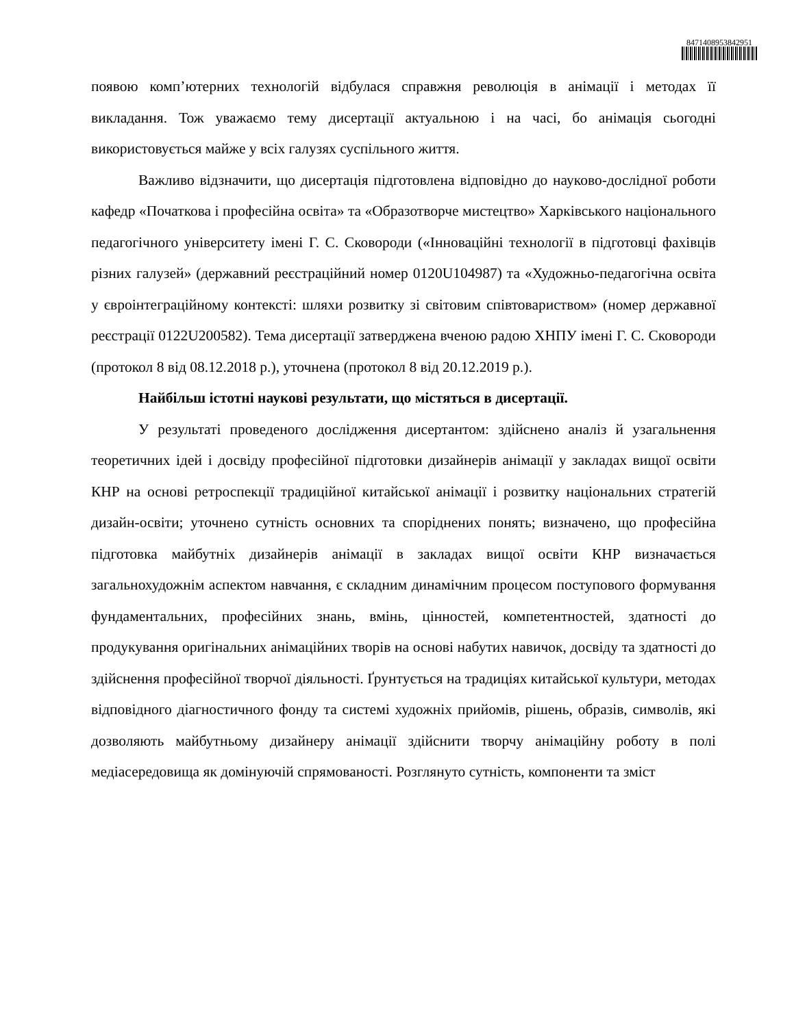8471408953842951
появою комп’ютерних технологій відбулася справжня революція в анімації і методах її викладання. Тож уважаємо тему дисертації актуальною і на часі, бо анімація сьогодні використовується майже у всіх галузях суспільного життя.
Важливо відзначити, що дисертація підготовлена відповідно до науково-дослідної роботи кафедр «Початкова і професійна освіта» та «Образотворче мистецтво» Харківського національного педагогічного університету імені Г. С. Сковороди («Інноваційні технології в підготовці фахівців різних галузей» (державний реєстраційний номер 0120U104987) та «Художньо-педагогічна освіта у євроінтеграційному контексті: шляхи розвитку зі світовим співтовариством» (номер державної реєстрації 0122U200582). Тема дисертації затверджена вченою радою ХНПУ імені Г. С. Сковороди (протокол 8 від 08.12.2018 р.), уточнена (протокол 8 від 20.12.2019 р.).
Найбільш істотні наукові результати, що містяться в дисертації.
У результаті проведеного дослідження дисертантом: здійснено аналіз й узагальнення теоретичних ідей і досвіду професійної підготовки дизайнерів анімації у закладах вищої освіти КНР на основі ретроспекції традиційної китайської анімації і розвитку національних стратегій дизайн-освіти; уточнено сутність основних та споріднених понять; визначено, що професійна підготовка майбутніх дизайнерів анімації в закладах вищої освіти КНР визначається загальнохудожнім аспектом навчання, є складним динамічним процесом поступового формування фундаментальних, професійних знань, вмінь, цінностей, компетентностей, здатності до продукування оригінальних анімаційних творів на основі набутих навичок, досвіду та здатності до здійснення професійної творчої діяльності. Ґрунтується на традиціях китайської культури, методах відповідного діагностичного фонду та системі художніх прийомів, рішень, образів, символів, які дозволяють майбутньому дизайнеру анімації здійснити творчу анімаційну роботу в полі медіасередовища як домінуючій спрямованості. Розглянуто сутність, компоненти та зміст